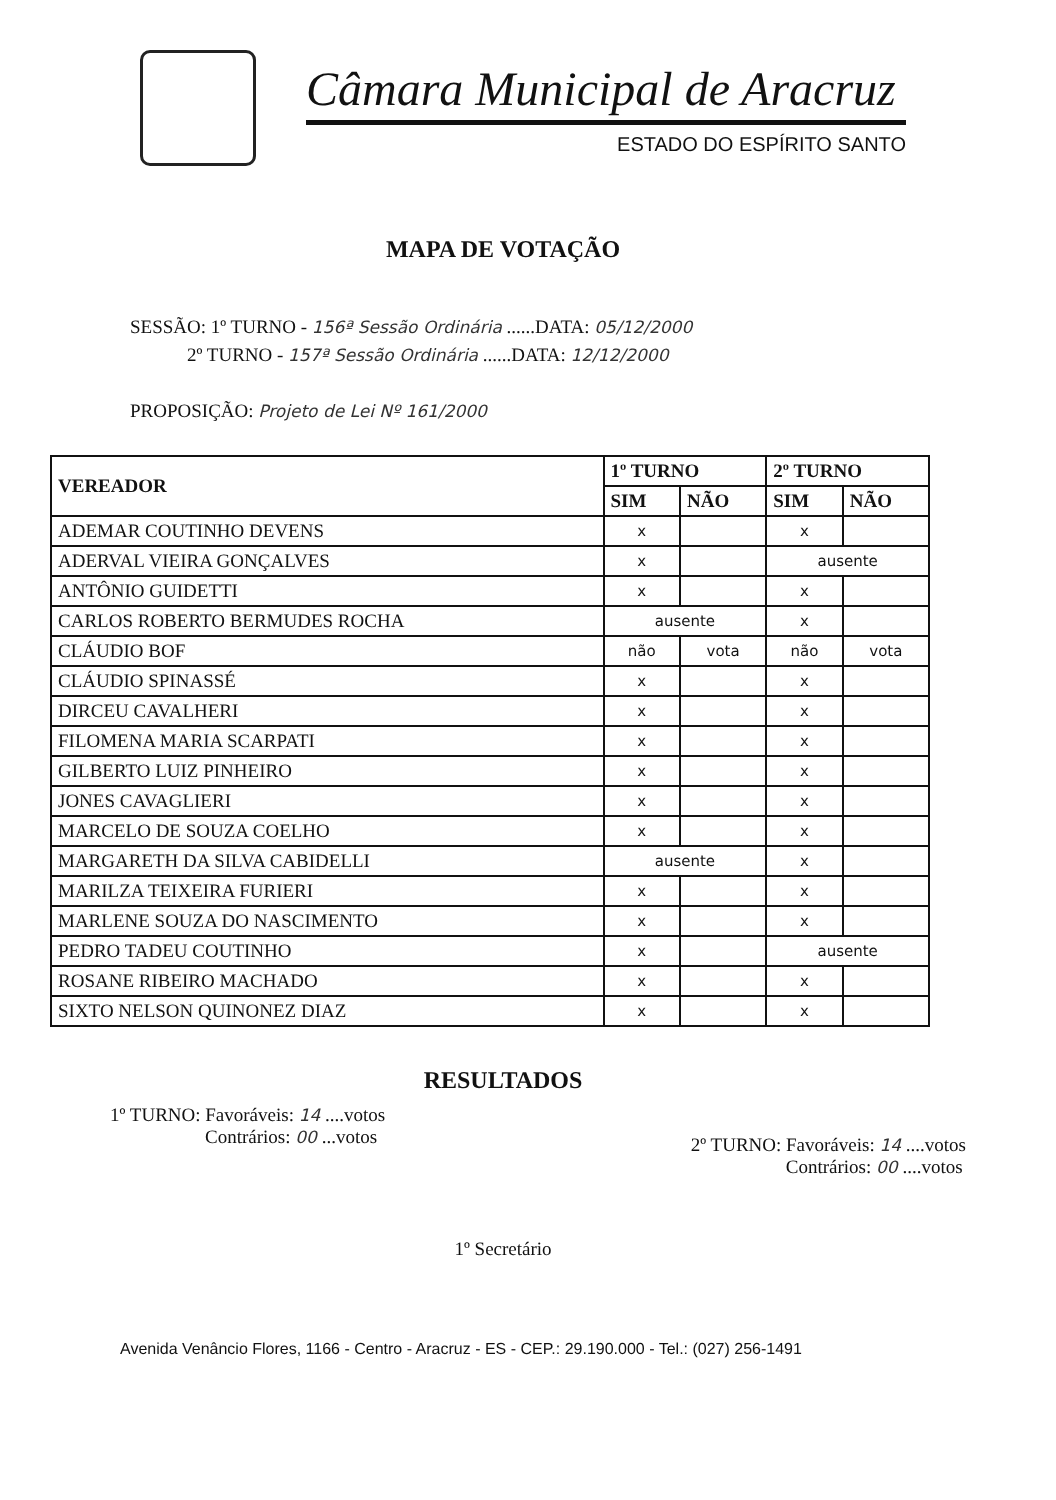Câmara Municipal de Aracruz
ESTADO DO ESPÍRITO SANTO
MAPA DE VOTAÇÃO
SESSÃO: 1º TURNO - 156ª Sessão Ordinária ......DATA: 05/12/2000
2º TURNO - 157ª Sessão Ordinária ......DATA: 12/12/2000
PROPOSIÇÃO: Projeto de Lei Nº 161/2000
| VEREADOR | 1º TURNO | | 2º TURNO | |
| --- | --- | --- | --- | --- |
| | SIM | NÃO | SIM | NÃO |
| ADEMAR COUTINHO DEVENS | x | | x | |
| ADERVAL VIEIRA GONÇALVES | x | | ausente | |
| ANTÔNIO GUIDETTI | x | | x | |
| CARLOS ROBERTO BERMUDES ROCHA | ausente | | x | |
| CLÁUDIO BOF | não | vota | não | vota |
| CLÁUDIO SPINASSÉ | x | | x | |
| DIRCEU CAVALHERI | x | | x | |
| FILOMENA MARIA SCARPATI | x | | x | |
| GILBERTO LUIZ PINHEIRO | x | | x | |
| JONES CAVAGLIERI | x | | x | |
| MARCELO DE SOUZA COELHO | x | | x | |
| MARGARETH DA SILVA CABIDELLI | ausente | | x | |
| MARILZA TEIXEIRA FURIERI | x | | x | |
| MARLENE SOUZA DO NASCIMENTO | x | | x | |
| PEDRO TADEU COUTINHO | x | | ausente | |
| ROSANE RIBEIRO MACHADO | x | | x | |
| SIXTO NELSON QUINONEZ DIAZ | x | | x | |
RESULTADOS
1º TURNO: Favoráveis: 14 ....votos
Contrários: 00 ...votos
2º TURNO: Favoráveis: 14 ....votos
Contrários: 00 ....votos
1º Secretário
Avenida Venâncio Flores, 1166 - Centro - Aracruz - ES - CEP.: 29.190.000 - Tel.: (027) 256-1491